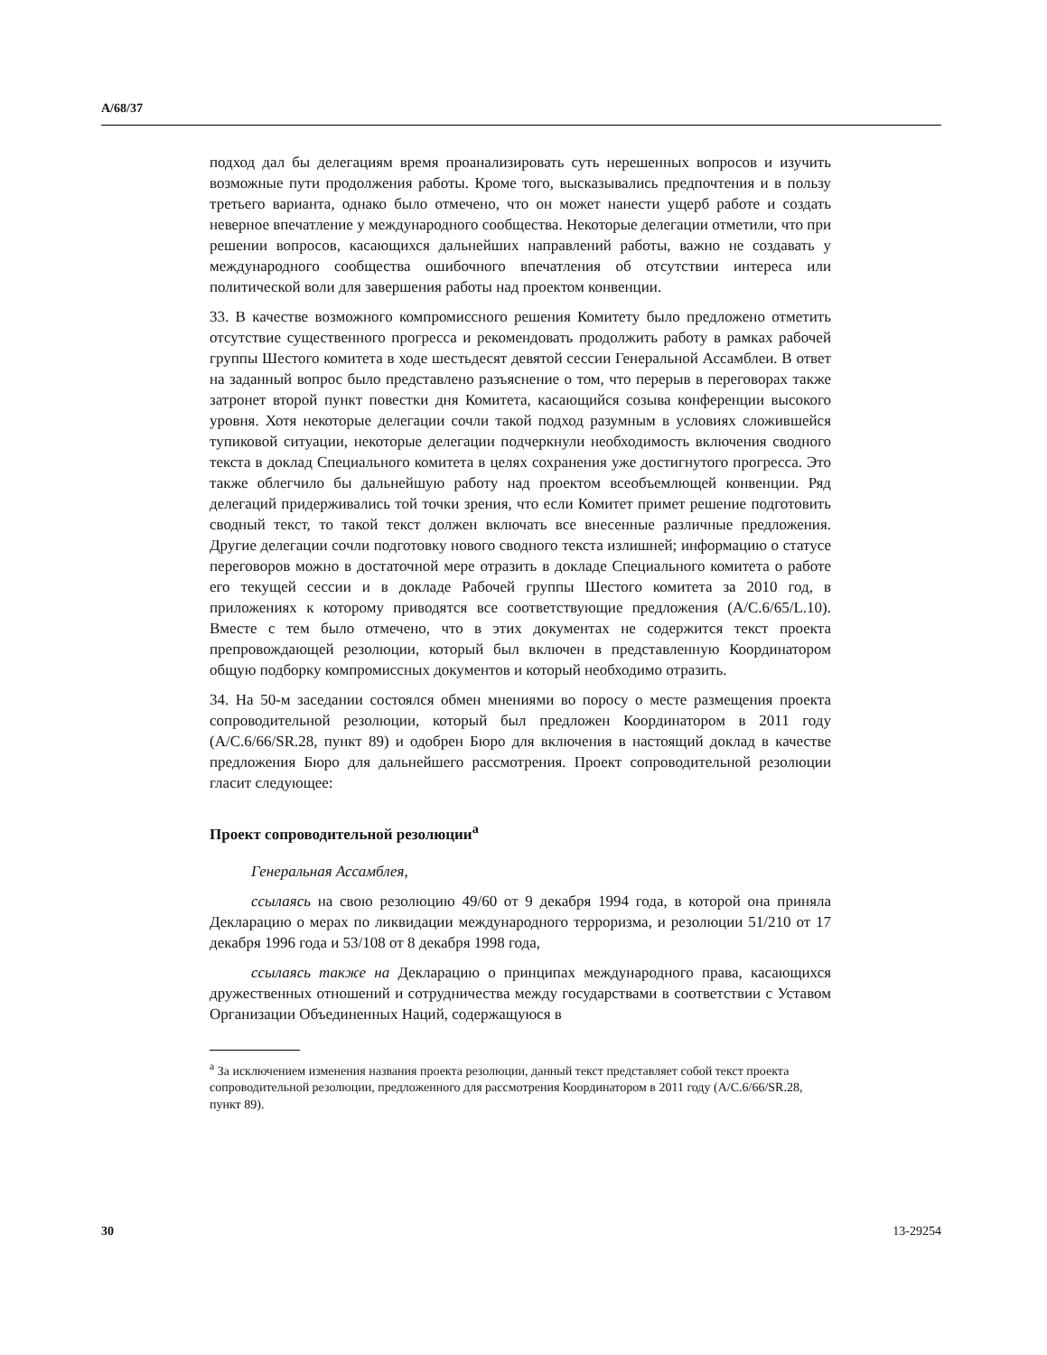A/68/37
подход дал бы делегациям время проанализировать суть нерешенных вопросов и изучить возможные пути продолжения работы. Кроме того, высказывались предпочтения и в пользу третьего варианта, однако было отмечено, что он может нанести ущерб работе и создать неверное впечатление у международного сообщества. Некоторые делегации отметили, что при решении вопросов, касающихся дальнейших направлений работы, важно не создавать у международного сообщества ошибочного впечатления об отсутствии интереса или политической воли для завершения работы над проектом конвенции.
33. В качестве возможного компромиссного решения Комитету было предложено отметить отсутствие существенного прогресса и рекомендовать продолжить работу в рамках рабочей группы Шестого комитета в ходе шестьдесят девятой сессии Генеральной Ассамблеи. В ответ на заданный вопрос было представлено разъяснение о том, что перерыв в переговорах также затронет второй пункт повестки дня Комитета, касающийся созыва конференции высокого уровня. Хотя некоторые делегации сочли такой подход разумным в условиях сложившейся тупиковой ситуации, некоторые делегации подчеркнули необходимость включения сводного текста в доклад Специального комитета в целях сохранения уже достигнутого прогресса. Это также облегчило бы дальнейшую работу над проектом всеобъемлющей конвенции. Ряд делегаций придерживались той точки зрения, что если Комитет примет решение подготовить сводный текст, то такой текст должен включать все внесенные различные предложения. Другие делегации сочли подготовку нового сводного текста излишней; информацию о статусе переговоров можно в достаточной мере отразить в докладе Специального комитета о работе его текущей сессии и в докладе Рабочей группы Шестого комитета за 2010 год, в приложениях к которому приводятся все соответствующие предложения (A/C.6/65/L.10). Вместе с тем было отмечено, что в этих документах не содержится текст проекта препровождающей резолюции, который был включен в представленную Координатором общую подборку компромиссных документов и который необходимо отразить.
34. На 50-м заседании состоялся обмен мнениями во поросу о месте размещения проекта сопроводительной резолюции, который был предложен Координатором в 2011 году (A/C.6/66/SR.28, пункт 89) и одобрен Бюро для включения в настоящий доклад в качестве предложения Бюро для дальнейшего рассмотрения. Проект сопроводительной резолюции гласит следующее:
Проект сопроводительной резолюции<sup>a</sup>
Генеральная Ассамблея,
ссылаясь на свою резолюцию 49/60 от 9 декабря 1994 года, в которой она приняла Декларацию о мерах по ликвидации международного терроризма, и резолюции 51/210 от 17 декабря 1996 года и 53/108 от 8 декабря 1998 года,
ссылаясь также на Декларацию о принципах международного права, касающихся дружественных отношений и сотрудничества между государствами в соответствии с Уставом Организации Объединенных Наций, содержащуюся в
<sup>a</sup> За исключением изменения названия проекта резолюции, данный текст представляет собой текст проекта сопроводительной резолюции, предложенного для рассмотрения Координатором в 2011 году (A/C.6/66/SR.28, пункт 89).
30 13-29254